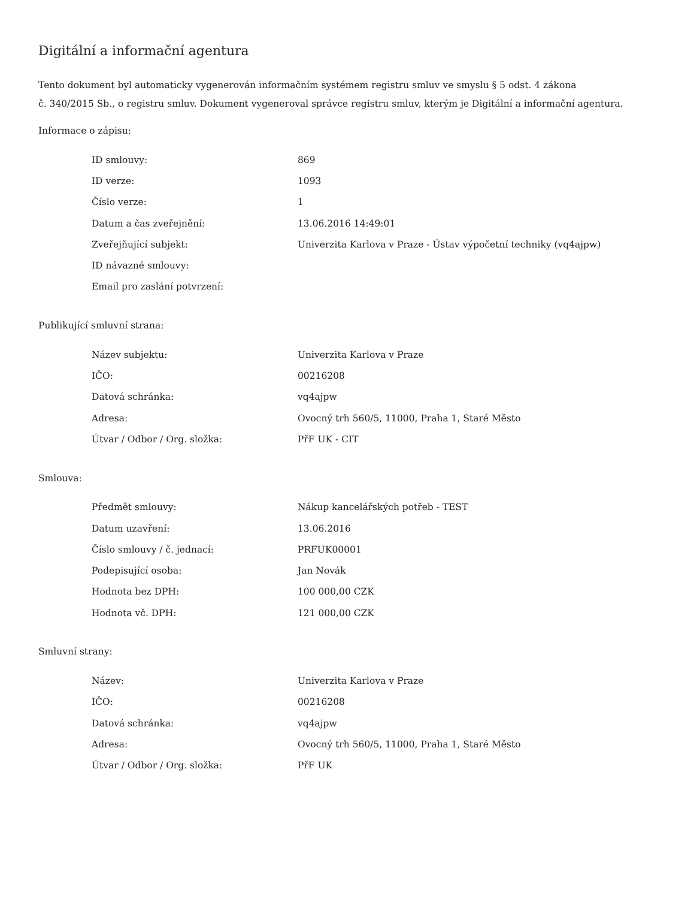Digitální a informační agentura
Tento dokument byl automaticky vygenerován informačním systémem registru smluv ve smyslu § 5 odst. 4 zákona
č. 340/2015 Sb., o registru smluv. Dokument vygeneroval správce registru smluv, kterým je Digitální a informační agentura.
Informace o zápisu:
| ID smlouvy: | 869 |
| ID verze: | 1093 |
| Číslo verze: | 1 |
| Datum a čas zveřejnění: | 13.06.2016 14:49:01 |
| Zveřejňující subjekt: | Univerzita Karlova v Praze - Ústav výpočetní techniky (vq4ajpw) |
| ID návazné smlouvy: | |
| Email pro zaslání potvrzení: | |
Publikující smluvní strana:
| Název subjektu: | Univerzita Karlova v Praze |
| IČO: | 00216208 |
| Datová schránka: | vq4ajpw |
| Adresa: | Ovocný trh 560/5, 11000, Praha 1, Staré Město |
| Útvar / Odbor / Org. složka: | PřF UK - CIT |
Smlouva:
| Předmět smlouvy: | Nákup kancelářských potřeb - TEST |
| Datum uzavření: | 13.06.2016 |
| Číslo smlouvy / č. jednací: | PRFUK00001 |
| Podepisující osoba: | Jan Novák |
| Hodnota bez DPH: | 100 000,00 CZK |
| Hodnota vč. DPH: | 121 000,00 CZK |
Smluvní strany:
| Název: | Univerzita Karlova v Praze |
| IČO: | 00216208 |
| Datová schránka: | vq4ajpw |
| Adresa: | Ovocný trh 560/5, 11000, Praha 1, Staré Město |
| Útvar / Odbor / Org. složka: | PřF UK |